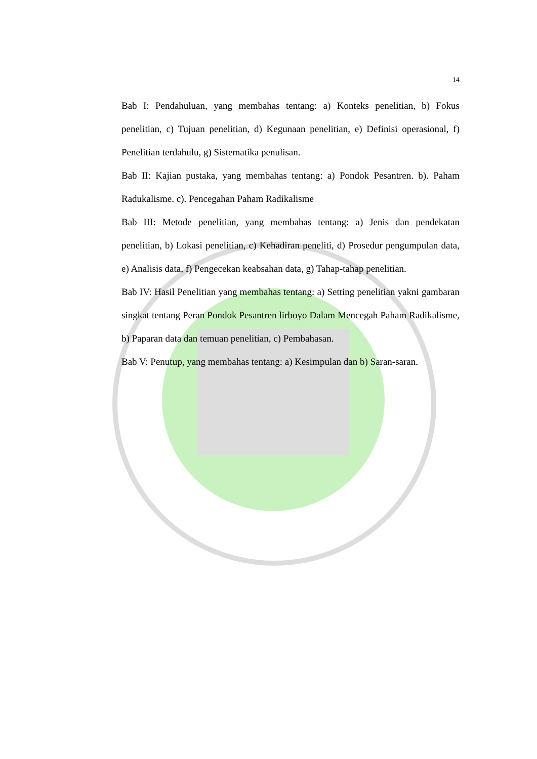14
Bab I: Pendahuluan, yang membahas tentang: a) Konteks penelitian, b) Fokus penelitian, c) Tujuan penelitian, d) Kegunaan penelitian, e) Definisi operasional, f) Penelitian terdahulu, g) Sistematika penulisan.
Bab II: Kajian pustaka, yang membahas tentang: a) Pondok Pesantren. b). Paham Radukalisme. c). Pencegahan Paham Radikalisme
Bab III: Metode penelitian, yang membahas tentang: a) Jenis dan pendekatan penelitian, b) Lokasi penelitian, c) Kehadiran peneliti, d) Prosedur pengumpulan data, e) Analisis data, f) Pengecekan keabsahan data, g) Tahap-tahap penelitian.
Bab IV: Hasil Penelitian yang membahas tentang: a) Setting penelitian yakni gambaran singkat tentang Peran Pondok Pesantren lirboyo Dalam Mencegah Paham Radikalisme, b) Paparan data dan temuan penelitian, c) Pembahasan.
Bab V: Penutup, yang membahas tentang: a) Kesimpulan dan b) Saran-saran.